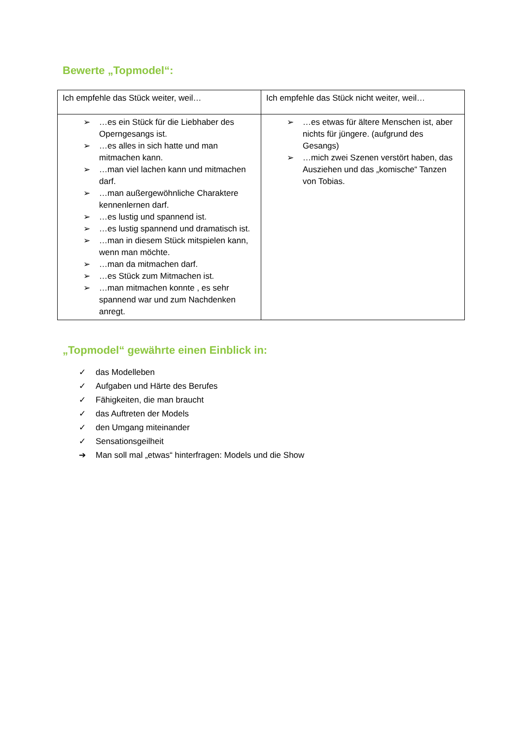Bewerte „Topmodel“:
| Ich empfehle das Stück weiter, weil… | Ich empfehle das Stück nicht weiter, weil… |
| ➢ …es ein Stück für die Liebhaber des Operngesangs ist. ➢ …es alles in sich hatte und man mitmachen kann. ➢ …man viel lachen kann und mitmachen darf. ➢ …man außergewöhnliche Charaktere kennenlernen darf. ➢ …es lustig und spannend ist. ➢ …es lustig spannend und dramatisch ist. ➢ …man in diesem Stück mitspielen kann, wenn man möchte. ➢ …man da mitmachen darf. ➢ …es Stück zum Mitmachen ist. ➢ …man mitmachen konnte , es sehr spannend war und zum Nachdenken anregt. | ➢ …es etwas für ältere Menschen ist, aber nichts für jüngere. (aufgrund des Gesangs) ➢ …mich zwei Szenen verstört haben, das Ausziehen und das „komische“ Tanzen von Tobias. |
„Topmodel“ gewährte einen Einblick in:
✓ das Modelleben
✓ Aufgaben und Härte des Berufes
✓ Fähigkeiten, die man braucht
✓ das Auftreten der Models
✓ den Umgang miteinander
✓ Sensationsgeilheit
➔ Man soll mal „etwas“ hinterfragen: Models und die Show